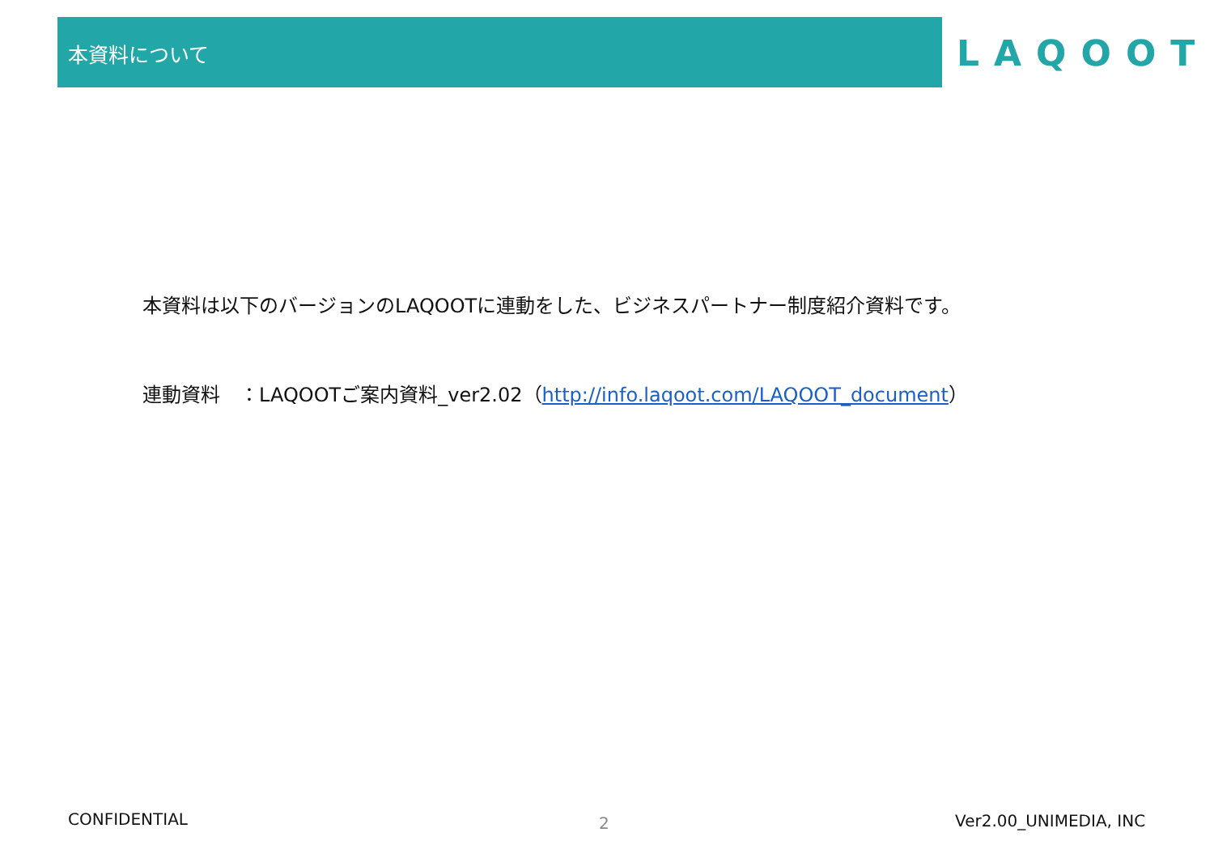本資料について LAQOOT
本資料は以下のバージョンのLAQOOTに連動をした、ビジネスパートナー制度紹介資料です。
連動資料　：LAQOOTご案内資料_ver2.02（http://info.laqoot.com/LAQOOT_document）
CONFIDENTIAL 2 Ver2.00_UNIMEDIA, INC